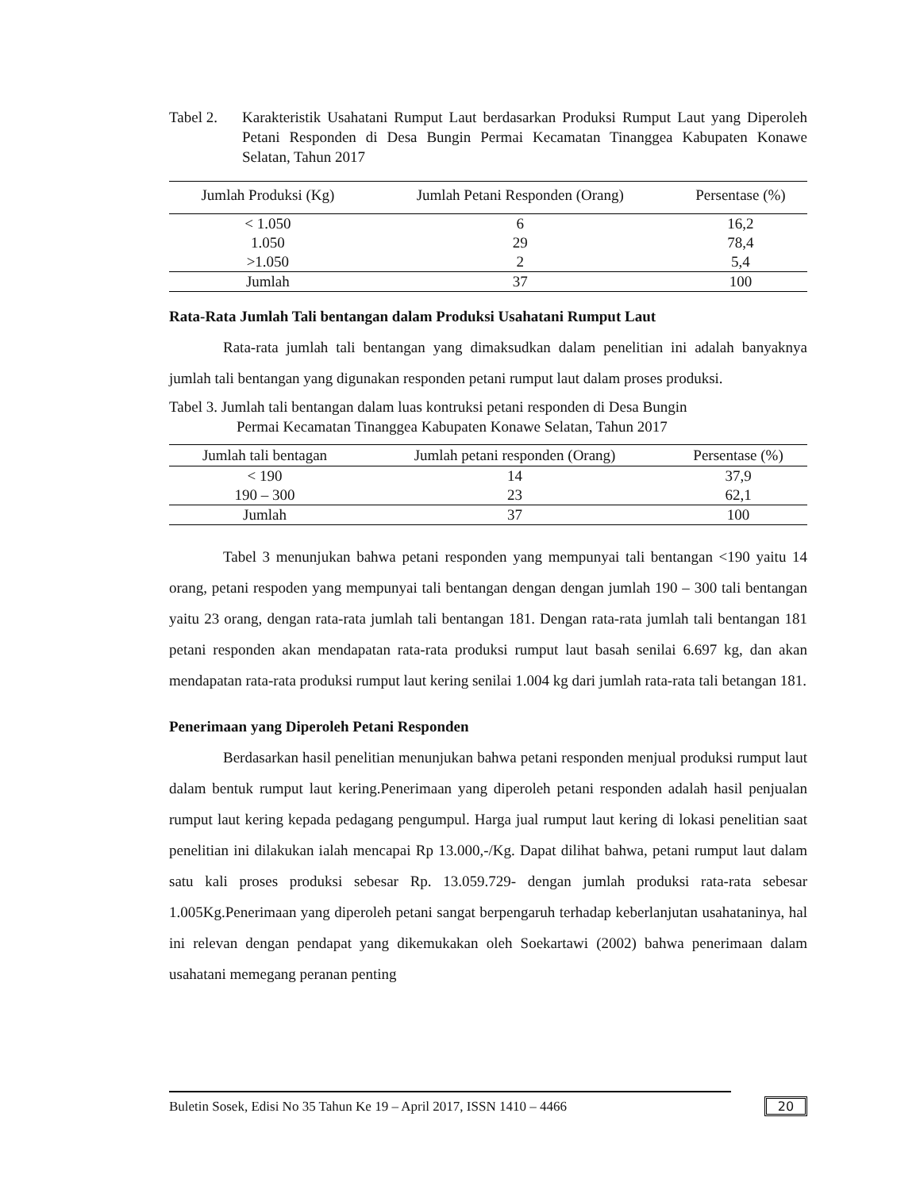Tabel 2. Karakteristik Usahatani Rumput Laut berdasarkan Produksi Rumput Laut yang Diperoleh Petani Responden di Desa Bungin Permai Kecamatan Tinanggea Kabupaten Konawe Selatan, Tahun 2017
| Jumlah Produksi (Kg) | Jumlah Petani Responden (Orang) | Persentase (%) |
| --- | --- | --- |
| < 1.050 | 6 | 16,2 |
| 1.050 | 29 | 78,4 |
| >1.050 | 2 | 5,4 |
| Jumlah | 37 | 100 |
Rata-Rata Jumlah Tali bentangan dalam Produksi Usahatani Rumput Laut
Rata-rata jumlah tali bentangan yang dimaksudkan dalam penelitian ini adalah banyaknya jumlah tali bentangan yang digunakan responden petani rumput laut dalam proses produksi.
Tabel 3. Jumlah tali bentangan dalam luas kontruksi petani responden di Desa Bungin
Permai Kecamatan Tinanggea Kabupaten Konawe Selatan, Tahun 2017
| Jumlah tali bentagan | Jumlah petani responden (Orang) | Persentase (%) |
| --- | --- | --- |
| < 190 | 14 | 37,9 |
| 190 – 300 | 23 | 62,1 |
| Jumlah | 37 | 100 |
Tabel 3 menunjukan bahwa petani responden yang mempunyai tali bentangan <190 yaitu 14 orang, petani respoden yang mempunyai tali bentangan dengan dengan jumlah 190 – 300 tali bentangan yaitu 23 orang, dengan rata-rata jumlah tali bentangan 181. Dengan rata-rata jumlah tali bentangan 181 petani responden akan mendapatan rata-rata produksi rumput laut basah senilai 6.697 kg, dan akan mendapatan rata-rata produksi rumput laut kering senilai 1.004 kg dari jumlah rata-rata tali betangan 181.
Penerimaan yang Diperoleh Petani Responden
Berdasarkan hasil penelitian menunjukan bahwa petani responden menjual produksi rumput laut dalam bentuk rumput laut kering.Penerimaan yang diperoleh petani responden adalah hasil penjualan rumput laut kering kepada pedagang pengumpul. Harga jual rumput laut kering di lokasi penelitian saat penelitian ini dilakukan ialah mencapai Rp 13.000,-/Kg. Dapat dilihat bahwa, petani rumput laut dalam satu kali proses produksi sebesar Rp. 13.059.729- dengan jumlah produksi rata-rata sebesar 1.005Kg.Penerimaan yang diperoleh petani sangat berpengaruh terhadap keberlanjutan usahataninya, hal ini relevan dengan pendapat yang dikemukakan oleh Soekartawi (2002) bahwa penerimaan dalam usahatani memegang peranan penting
Buletin Sosek, Edisi No 35 Tahun Ke 19 – April 2017, ISSN 1410 – 4466 20